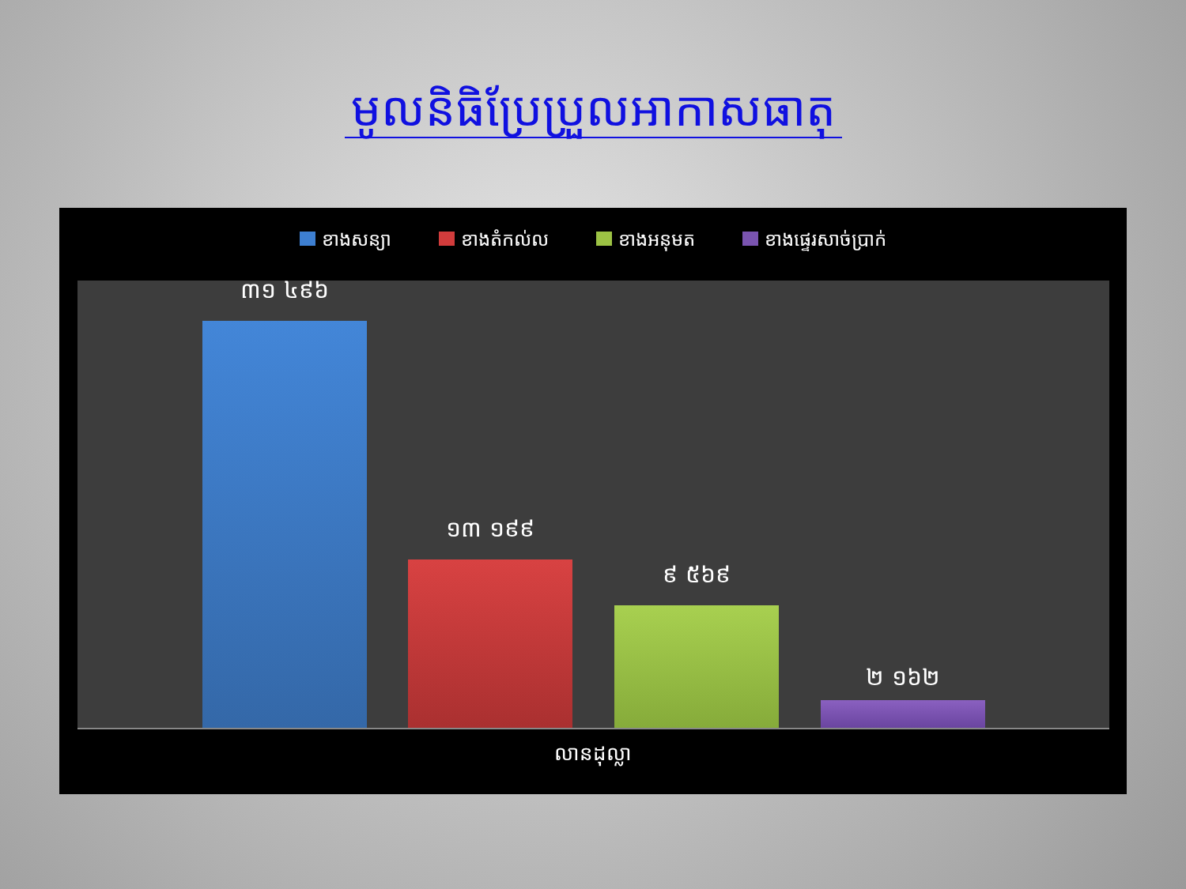មូលនិធិប្រែប្រួលអាកាសធាតុ
ខាងសន្យា ខាងតំកល់ល ខាងអនុមត ខាងផ្ទេរសាច់ប្រាក់
៣១ ៤៩៦
១៣ ១៩៩
៩ ៥៦៩
២ ១៦២
លានដុល្លា